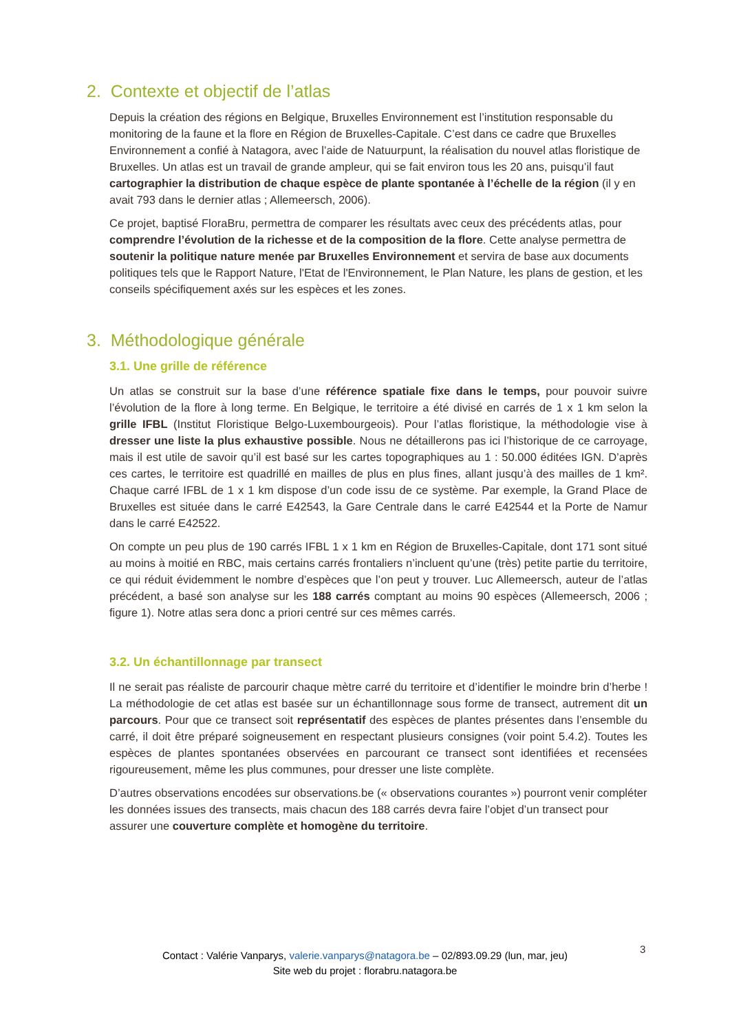2. Contexte et objectif de l’atlas
Depuis la création des régions en Belgique, Bruxelles Environnement est l’institution responsable du monitoring de la faune et la flore en Région de Bruxelles-Capitale. C’est dans ce cadre que Bruxelles Environnement a confié à Natagora, avec l’aide de Natuurpunt, la réalisation du nouvel atlas floristique de Bruxelles. Un atlas est un travail de grande ampleur, qui se fait environ tous les 20 ans, puisqu’il faut cartographier la distribution de chaque espèce de plante spontanée à l’échelle de la région (il y en avait 793 dans le dernier atlas ; Allemeersch, 2006).
Ce projet, baptisé FloraBru, permettra de comparer les résultats avec ceux des précédents atlas, pour comprendre l’évolution de la richesse et de la composition de la flore. Cette analyse permettra de soutenir la politique nature menée par Bruxelles Environnement et servira de base aux documents politiques tels que le Rapport Nature, l'Etat de l'Environnement, le Plan Nature, les plans de gestion, et les conseils spécifiquement axés sur les espèces et les zones.
3. Méthodologique générale
3.1. Une grille de référence
Un atlas se construit sur la base d’une référence spatiale fixe dans le temps, pour pouvoir suivre l’évolution de la flore à long terme. En Belgique, le territoire a été divisé en carrés de 1 x 1 km selon la grille IFBL (Institut Floristique Belgo-Luxembourgeois). Pour l’atlas floristique, la méthodologie vise à dresser une liste la plus exhaustive possible. Nous ne détaillerons pas ici l’historique de ce carroyage, mais il est utile de savoir qu’il est basé sur les cartes topographiques au 1 : 50.000 éditées IGN. D’après ces cartes, le territoire est quadrillé en mailles de plus en plus fines, allant jusqu’à des mailles de 1 km². Chaque carré IFBL de 1 x 1 km dispose d’un code issu de ce système. Par exemple, la Grand Place de Bruxelles est située dans le carré E42543, la Gare Centrale dans le carré E42544 et la Porte de Namur dans le carré E42522.
On compte un peu plus de 190 carrés IFBL 1 x 1 km en Région de Bruxelles-Capitale, dont 171 sont situé au moins à moitié en RBC, mais certains carrés frontaliers n’incluent qu’une (très) petite partie du territoire, ce qui réduit évidemment le nombre d’espèces que l’on peut y trouver. Luc Allemeersch, auteur de l’atlas précédent, a basé son analyse sur les 188 carrés comptant au moins 90 espèces (Allemeersch, 2006 ; figure 1). Notre atlas sera donc a priori centré sur ces mêmes carrés.
3.2. Un échantillonnage par transect
Il ne serait pas réaliste de parcourir chaque mètre carré du territoire et d’identifier le moindre brin d’herbe ! La méthodologie de cet atlas est basée sur un échantillonnage sous forme de transect, autrement dit un parcours. Pour que ce transect soit représentatif des espèces de plantes présentes dans l’ensemble du carré, il doit être préparé soigneusement en respectant plusieurs consignes (voir point 5.4.2). Toutes les espèces de plantes spontanées observées en parcourant ce transect sont identifiées et recensées rigoureusement, même les plus communes, pour dresser une liste complète.
D’autres observations encodées sur observations.be (« observations courantes ») pourront venir compléter les données issues des transects, mais chacun des 188 carrés devra faire l’objet d’un transect pour assurer une couverture complète et homogène du territoire.
3
Contact : Valérie Vanparys, valerie.vanparys@natagora.be – 02/893.09.29 (lun, mar, jeu)
Site web du projet : florabru.natagora.be